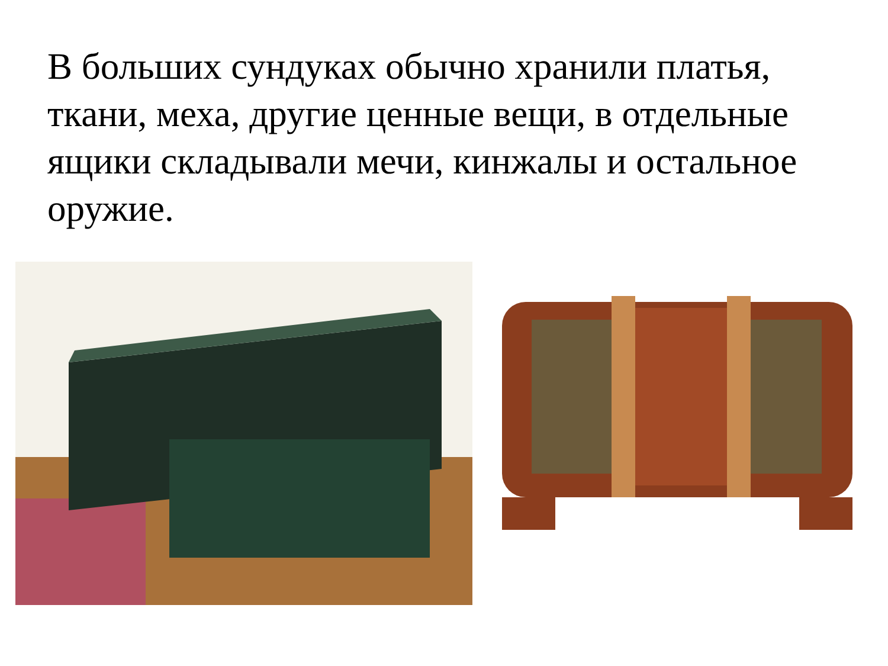В больших сундуках обычно хранили платья, ткани, меха, другие ценные вещи, в отдельные ящики складывали мечи, кинжалы и остальное оружие.